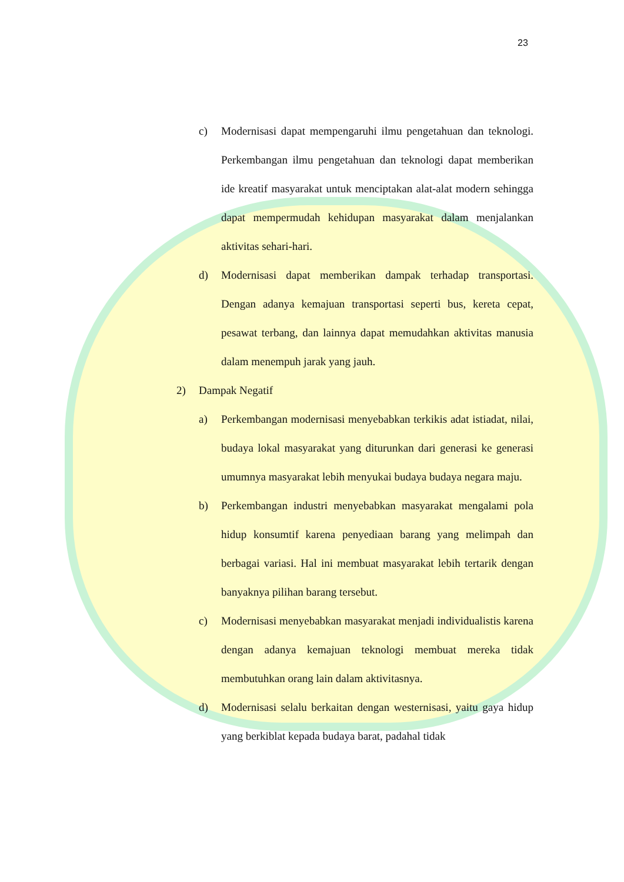23
c) Modernisasi dapat mempengaruhi ilmu pengetahuan dan teknologi. Perkembangan ilmu pengetahuan dan teknologi dapat memberikan ide kreatif masyarakat untuk menciptakan alat-alat modern sehingga dapat mempermudah kehidupan masyarakat dalam menjalankan aktivitas sehari-hari.
d) Modernisasi dapat memberikan dampak terhadap transportasi. Dengan adanya kemajuan transportasi seperti bus, kereta cepat, pesawat terbang, dan lainnya dapat memudahkan aktivitas manusia dalam menempuh jarak yang jauh.
2) Dampak Negatif
a) Perkembangan modernisasi menyebabkan terkikis adat istiadat, nilai, budaya lokal masyarakat yang diturunkan dari generasi ke generasi umumnya masyarakat lebih menyukai budaya budaya negara maju.
b) Perkembangan industri menyebabkan masyarakat mengalami pola hidup konsumtif karena penyediaan barang yang melimpah dan berbagai variasi. Hal ini membuat masyarakat lebih tertarik dengan banyaknya pilihan barang tersebut.
c) Modernisasi menyebabkan masyarakat menjadi individualistis karena dengan adanya kemajuan teknologi membuat mereka tidak membutuhkan orang lain dalam aktivitasnya.
d) Modernisasi selalu berkaitan dengan westernisasi, yaitu gaya hidup yang berkiblat kepada budaya barat, padahal tidak